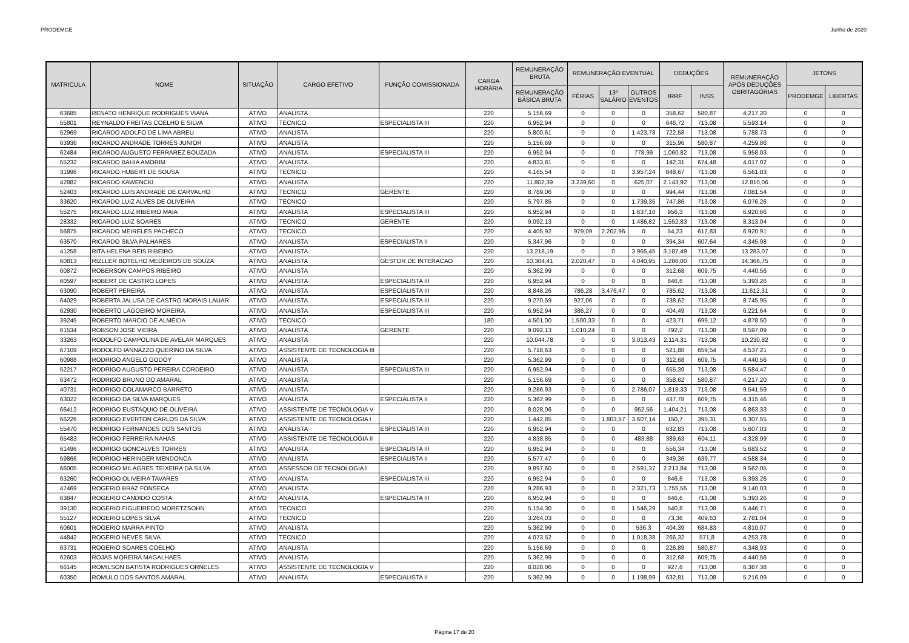PRODEMGE Junho de 2020
| MATRICULA | NOME | SITUAÇÃO | CARGO EFETIVO | FUNÇÃO COMISSIONADA | CARGA HORÁRIA | REMUNERAÇÃO BRUTA | REMUNERAÇÃO EVENTUAL | | | DEDUÇÕES | | REMUNERAÇÃO APÓS DEDUÇÕES OBRITAGÓRIAS | JETONS | |
| --- | --- | --- | --- | --- | --- | --- | --- | --- | --- | --- | --- | --- | --- | --- |
| | | | | | | REMUNERAÇÃO BÁSICA BRUTA | FÉRIAS | 13º SALÁRIO | OUTROS EVENTOS | IRRF | INSS | | PRODEMGE | LIBERTAS |
| 63685 | RENATO HENRIQUE RODRIGUES VIANA | ATIVO | ANALISTA | | 220 | 5.156,69 | 0 | 0 | 0 | 358,62 | 580,87 | 4.217,20 | 0 | 0 |
| 55801 | REYNALDO FREITAS COELHO E SILVA | ATIVO | TECNICO | ESPECIALISTA III | 220 | 6.952,94 | 0 | 0 | 0 | 646,72 | 713,08 | 5.593,14 | 0 | 0 |
| 52969 | RICARDO ADOLFO DE LIMA ABREU | ATIVO | ANALISTA | | 220 | 5.800,61 | 0 | 0 | 1.423,78 | 722,58 | 713,08 | 5.788,73 | 0 | 0 |
| 63936 | RICARDO ANDRADE TORRES JUNIOR | ATIVO | ANALISTA | | 220 | 5.156,69 | 0 | 0 | 0 | 315,96 | 580,87 | 4.259,86 | 0 | 0 |
| 62484 | RICARDO AUGUSTO FERRAREZ BOUZADA | ATIVO | ANALISTA | ESPECIALISTA III | 220 | 6.952,94 | 0 | 0 | 778,99 | 1.060,82 | 713,08 | 5.958,03 | 0 | 0 |
| 55232 | RICARDO BAHIA AMORIM | ATIVO | ANALISTA | | 220 | 4.833,81 | 0 | 0 | 0 | 142,31 | 674,48 | 4.017,02 | 0 | 0 |
| 31996 | RICARDO HUBERT DE SOUSA | ATIVO | TECNICO | | 220 | 4.165,54 | 0 | 0 | 3.957,24 | 848,67 | 713,08 | 6.561,03 | 0 | 0 |
| 42882 | RICARDO KAWENCKI | ATIVO | ANALISTA | | 220 | 11.802,39 | 3.239,60 | 0 | 625,07 | 2.143,92 | 713,08 | 12.810,06 | 0 | 0 |
| 52403 | RICARDO LUIS ANDRADE DE CARVALHO | ATIVO | TECNICO | GERENTE | 220 | 8.789,06 | 0 | 0 | 0 | 994,44 | 713,08 | 7.081,54 | 0 | 0 |
| 33620 | RICARDO LUIZ ALVES DE OLIVEIRA | ATIVO | TECNICO | | 220 | 5.797,85 | 0 | 0 | 1.739,35 | 747,86 | 713,08 | 6.076,26 | 0 | 0 |
| 55275 | RICARDO LUIZ RIBEIRO MAIA | ATIVO | ANALISTA | ESPECIALISTA III | 220 | 6.952,94 | 0 | 0 | 1.637,10 | 956,3 | 713,08 | 6.920,66 | 0 | 0 |
| 28332 | RICARDO LUIZ SOARES | ATIVO | TECNICO | GERENTE | 220 | 9.092,13 | 0 | 0 | 1.486,82 | 1.552,83 | 713,08 | 8.313,04 | 0 | 0 |
| 56875 | RICARDO MEIRELES PACHECO | ATIVO | TECNICO | | 220 | 4.405,92 | 979,09 | 2.202,96 | 0 | 54,23 | 612,83 | 6.920,91 | 0 | 0 |
| 63570 | RICARDO SILVA PALHARES | ATIVO | ANALISTA | ESPECIALISTA II | 220 | 5.347,96 | 0 | 0 | 0 | 394,34 | 607,64 | 4.345,98 | 0 | 0 |
| 41258 | RITA HELENA REIS RIBEIRO | ATIVO | ANALISTA | | 220 | 13.218,19 | 0 | 0 | 3.965,45 | 3.187,49 | 713,08 | 13.283,07 | 0 | 0 |
| 60813 | RIZLLER BOTELHO MEDEIROS DE SOUZA | ATIVO | ANALISTA | GESTOR DE INTERACAO | 220 | 10.304,41 | 2.020,47 | 0 | 4.040,95 | 1.286,00 | 713,08 | 14.366,75 | 0 | 0 |
| 60872 | ROBERSON CAMPOS RIBEIRO | ATIVO | ANALISTA | | 220 | 5.362,99 | 0 | 0 | 0 | 312,68 | 609,75 | 4.440,56 | 0 | 0 |
| 60597 | ROBERT DE CASTRO LOPES | ATIVO | ANALISTA | ESPECIALISTA III | 220 | 6.952,94 | 0 | 0 | 0 | 846,6 | 713,08 | 5.393,26 | 0 | 0 |
| 63090 | ROBERT PEREIRA | ATIVO | ANALISTA | ESPECIALISTA III | 220 | 8.848,26 | 786,28 | 3.476,47 | 0 | 785,62 | 713,08 | 11.612,31 | 0 | 0 |
| 64029 | ROBERTA JALUSA DE CASTRO MORAIS LAUAR | ATIVO | ANALISTA | ESPECIALISTA III | 220 | 9.270,59 | 927,06 | 0 | 0 | 738,62 | 713,08 | 8.745,95 | 0 | 0 |
| 62930 | ROBERTO LAGOEIRO MOREIRA | ATIVO | ANALISTA | ESPECIALISTA III | 220 | 6.952,94 | 386,27 | 0 | 0 | 404,49 | 713,08 | 6.221,64 | 0 | 0 |
| 39245 | ROBERTO MARCIO DE ALMEIDA | ATIVO | TECNICO | | 180 | 4.501,00 | 1.500,33 | 0 | 0 | 423,71 | 699,12 | 4.878,50 | 0 | 0 |
| 61534 | ROBSON JOSE VIEIRA | ATIVO | ANALISTA | GERENTE | 220 | 9.092,13 | 1.010,24 | 0 | 0 | 792,2 | 713,08 | 8.597,09 | 0 | 0 |
| 33263 | RODOLFO CAMPOLINA DE AVELAR MARQUES | ATIVO | ANALISTA | | 220 | 10.044,78 | 0 | 0 | 3.013,43 | 2.114,31 | 713,08 | 10.230,82 | 0 | 0 |
| 67109 | RODOLFO IANNAZZO QUERINO DA SILVA | ATIVO | ASSISTENTE DE TECNOLOGIA III | | 220 | 5.718,63 | 0 | 0 | 0 | 521,88 | 659,54 | 4.537,21 | 0 | 0 |
| 60988 | RODRIGO ANGELO GODOY | ATIVO | ANALISTA | | 220 | 5.362,99 | 0 | 0 | 0 | 312,68 | 609,75 | 4.440,56 | 0 | 0 |
| 52217 | RODRIGO AUGUSTO PEREIRA CORDEIRO | ATIVO | ANALISTA | ESPECIALISTA III | 220 | 6.952,94 | 0 | 0 | 0 | 655,39 | 713,08 | 5.584,47 | 0 | 0 |
| 63472 | RODRIGO BRUNO DO AMARAL | ATIVO | ANALISTA | | 220 | 5.156,69 | 0 | 0 | 0 | 358,62 | 580,87 | 4.217,20 | 0 | 0 |
| 40731 | RODRIGO COLAMARCO BARRETO | ATIVO | ANALISTA | | 220 | 9.286,93 | 0 | 0 | 2.786,07 | 1.818,33 | 713,08 | 9.541,59 | 0 | 0 |
| 63022 | RODRIGO DA SILVA MARQUES | ATIVO | ANALISTA | ESPECIALISTA II | 220 | 5.362,99 | 0 | 0 | 0 | 437,78 | 609,75 | 4.315,46 | 0 | 0 |
| 66412 | RODRIGO EUSTAQUIO DE OLIVEIRA | ATIVO | ASSISTENTE DE TECNOLOGIA V | | 220 | 8.028,06 | 0 | 0 | 952,56 | 1.404,21 | 713,08 | 6.863,33 | 0 | 0 |
| 66226 | RODRIGO EVERTON CARLOS DA SILVA | ATIVO | ASSISTENTE DE TECNOLOGIA I | | 220 | 1.442,85 | 0 | 1.803,57 | 3.607,14 | 150,7 | 395,31 | 6.307,55 | 0 | 0 |
| 55470 | RODRIGO FERNANDES DOS SANTOS | ATIVO | ANALISTA | ESPECIALISTA III | 220 | 6.952,94 | 0 | 0 | 0 | 632,83 | 713,08 | 5.607,03 | 0 | 0 |
| 65483 | RODRIGO FERREIRA NAHAS | ATIVO | ASSISTENTE DE TECNOLOGIA II | | 220 | 4.838,85 | 0 | 0 | 483,88 | 389,63 | 604,11 | 4.328,99 | 0 | 0 |
| 61496 | RODRIGO GONCALVES TORRES | ATIVO | ANALISTA | ESPECIALISTA III | 220 | 6.952,94 | 0 | 0 | 0 | 556,34 | 713,08 | 5.683,52 | 0 | 0 |
| 59866 | RODRIGO HERINGER MENDONCA | ATIVO | ANALISTA | ESPECIALISTA II | 220 | 5.577,47 | 0 | 0 | 0 | 349,36 | 639,77 | 4.588,34 | 0 | 0 |
| 66005 | RODRIGO MILAGRES TEIXEIRA DA SILVA | ATIVO | ASSESSOR DE TECNOLOGIA I | | 220 | 9.897,60 | 0 | 0 | 2.591,37 | 2.213,84 | 713,08 | 9.562,05 | 0 | 0 |
| 63260 | RODRIGO OLIVEIRA TAVARES | ATIVO | ANALISTA | ESPECIALISTA III | 220 | 6.952,94 | 0 | 0 | 0 | 846,6 | 713,08 | 5.393,26 | 0 | 0 |
| 47469 | ROGERIO BRAZ FONSECA | ATIVO | ANALISTA | | 220 | 9.286,93 | 0 | 0 | 2.321,73 | 1.755,55 | 713,08 | 9.140,03 | 0 | 0 |
| 63847 | ROGERIO CANDIDO COSTA | ATIVO | ANALISTA | ESPECIALISTA III | 220 | 6.952,94 | 0 | 0 | 0 | 846,6 | 713,08 | 5.393,26 | 0 | 0 |
| 39130 | ROGERIO FIGUEIREDO MORETZSOHN | ATIVO | TECNICO | | 220 | 5.154,30 | 0 | 0 | 1.546,29 | 540,8 | 713,08 | 5.446,71 | 0 | 0 |
| 55127 | ROGERIO LOPES SILVA | ATIVO | TECNICO | | 220 | 3.264,03 | 0 | 0 | 0 | 73,36 | 409,63 | 2.781,04 | 0 | 0 |
| 60601 | ROGERIO MARRA PINTO | ATIVO | ANALISTA | | 220 | 5.362,99 | 0 | 0 | 536,3 | 404,39 | 684,83 | 4.810,07 | 0 | 0 |
| 44842 | ROGERIO NEVES SILVA | ATIVO | TECNICO | | 220 | 4.073,52 | 0 | 0 | 1.018,38 | 266,32 | 571,8 | 4.253,78 | 0 | 0 |
| 63731 | ROGERIO SOARES COELHO | ATIVO | ANALISTA | | 220 | 5.156,69 | 0 | 0 | 0 | 226,89 | 580,87 | 4.348,93 | 0 | 0 |
| 62603 | ROJAS MOREIRA MAGALHAES | ATIVO | ANALISTA | | 220 | 5.362,99 | 0 | 0 | 0 | 312,68 | 609,75 | 4.440,56 | 0 | 0 |
| 66145 | ROMILSON BATISTA RODRIGUES ORNELES | ATIVO | ASSISTENTE DE TECNOLOGIA V | | 220 | 8.028,06 | 0 | 0 | 0 | 927,6 | 713,08 | 6.387,38 | 0 | 0 |
| 60350 | ROMULO DOS SANTOS AMARAL | ATIVO | ANALISTA | ESPECIALISTA II | 220 | 5.362,99 | 0 | 0 | 1.198,99 | 632,81 | 713,08 | 5.216,09 | 0 | 0 |
Página 17 de 20